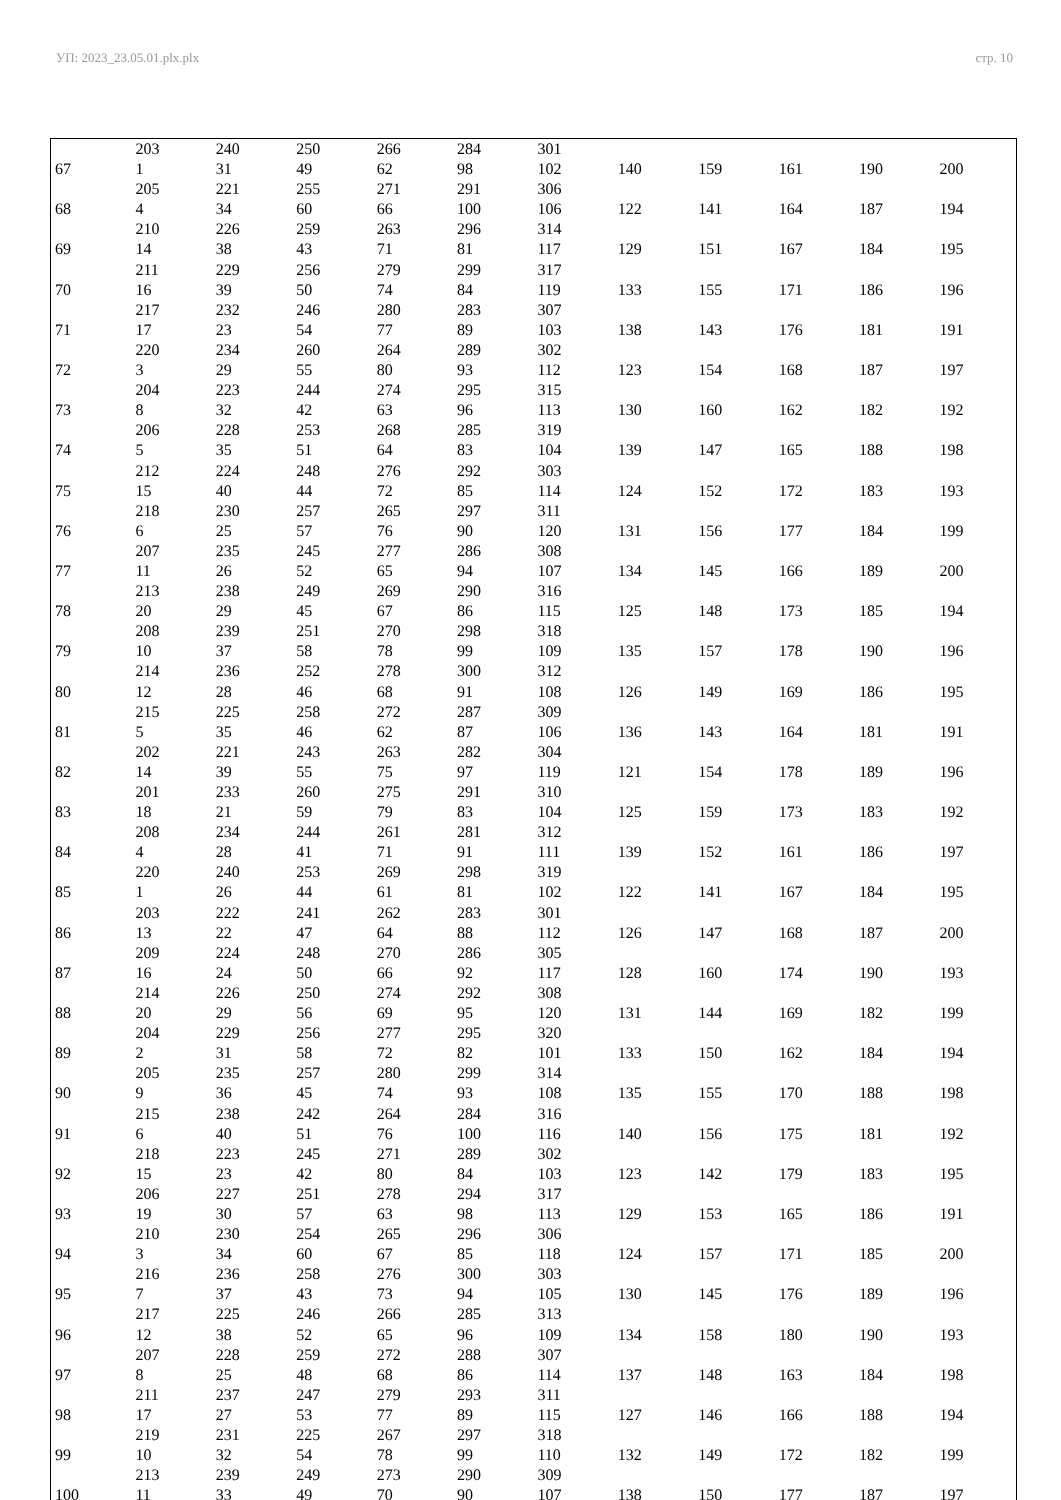УП: 2023_23.05.01.plx.plx стр. 10
| | 203 | 240 | 250 | 266 | 284 | 301 | | | | | |
| 67 | 1 | 31 | 49 | 62 | 98 | 102 | 140 | 159 | 161 | 190 | 200 |
| | 205 | 221 | 255 | 271 | 291 | 306 | | | | | |
| 68 | 4 | 34 | 60 | 66 | 100 | 106 | 122 | 141 | 164 | 187 | 194 |
| | 210 | 226 | 259 | 263 | 296 | 314 | | | | | |
| 69 | 14 | 38 | 43 | 71 | 81 | 117 | 129 | 151 | 167 | 184 | 195 |
| | 211 | 229 | 256 | 279 | 299 | 317 | | | | | |
| 70 | 16 | 39 | 50 | 74 | 84 | 119 | 133 | 155 | 171 | 186 | 196 |
| | 217 | 232 | 246 | 280 | 283 | 307 | | | | | |
| 71 | 17 | 23 | 54 | 77 | 89 | 103 | 138 | 143 | 176 | 181 | 191 |
| | 220 | 234 | 260 | 264 | 289 | 302 | | | | | |
| 72 | 3 | 29 | 55 | 80 | 93 | 112 | 123 | 154 | 168 | 187 | 197 |
| | 204 | 223 | 244 | 274 | 295 | 315 | | | | | |
| 73 | 8 | 32 | 42 | 63 | 96 | 113 | 130 | 160 | 162 | 182 | 192 |
| | 206 | 228 | 253 | 268 | 285 | 319 | | | | | |
| 74 | 5 | 35 | 51 | 64 | 83 | 104 | 139 | 147 | 165 | 188 | 198 |
| | 212 | 224 | 248 | 276 | 292 | 303 | | | | | |
| 75 | 15 | 40 | 44 | 72 | 85 | 114 | 124 | 152 | 172 | 183 | 193 |
| | 218 | 230 | 257 | 265 | 297 | 311 | | | | | |
| 76 | 6 | 25 | 57 | 76 | 90 | 120 | 131 | 156 | 177 | 184 | 199 |
| | 207 | 235 | 245 | 277 | 286 | 308 | | | | | |
| 77 | 11 | 26 | 52 | 65 | 94 | 107 | 134 | 145 | 166 | 189 | 200 |
| | 213 | 238 | 249 | 269 | 290 | 316 | | | | | |
| 78 | 20 | 29 | 45 | 67 | 86 | 115 | 125 | 148 | 173 | 185 | 194 |
| | 208 | 239 | 251 | 270 | 298 | 318 | | | | | |
| 79 | 10 | 37 | 58 | 78 | 99 | 109 | 135 | 157 | 178 | 190 | 196 |
| | 214 | 236 | 252 | 278 | 300 | 312 | | | | | |
| 80 | 12 | 28 | 46 | 68 | 91 | 108 | 126 | 149 | 169 | 186 | 195 |
| | 215 | 225 | 258 | 272 | 287 | 309 | | | | | |
| 81 | 5 | 35 | 46 | 62 | 87 | 106 | 136 | 143 | 164 | 181 | 191 |
| | 202 | 221 | 243 | 263 | 282 | 304 | | | | | |
| 82 | 14 | 39 | 55 | 75 | 97 | 119 | 121 | 154 | 178 | 189 | 196 |
| | 201 | 233 | 260 | 275 | 291 | 310 | | | | | |
| 83 | 18 | 21 | 59 | 79 | 83 | 104 | 125 | 159 | 173 | 183 | 192 |
| | 208 | 234 | 244 | 261 | 281 | 312 | | | | | |
| 84 | 4 | 28 | 41 | 71 | 91 | 111 | 139 | 152 | 161 | 186 | 197 |
| | 220 | 240 | 253 | 269 | 298 | 319 | | | | | |
| 85 | 1 | 26 | 44 | 61 | 81 | 102 | 122 | 141 | 167 | 184 | 195 |
| | 203 | 222 | 241 | 262 | 283 | 301 | | | | | |
| 86 | 13 | 22 | 47 | 64 | 88 | 112 | 126 | 147 | 168 | 187 | 200 |
| | 209 | 224 | 248 | 270 | 286 | 305 | | | | | |
| 87 | 16 | 24 | 50 | 66 | 92 | 117 | 128 | 160 | 174 | 190 | 193 |
| | 214 | 226 | 250 | 274 | 292 | 308 | | | | | |
| 88 | 20 | 29 | 56 | 69 | 95 | 120 | 131 | 144 | 169 | 182 | 199 |
| | 204 | 229 | 256 | 277 | 295 | 320 | | | | | |
| 89 | 2 | 31 | 58 | 72 | 82 | 101 | 133 | 150 | 162 | 184 | 194 |
| | 205 | 235 | 257 | 280 | 299 | 314 | | | | | |
| 90 | 9 | 36 | 45 | 74 | 93 | 108 | 135 | 155 | 170 | 188 | 198 |
| | 215 | 238 | 242 | 264 | 284 | 316 | | | | | |
| 91 | 6 | 40 | 51 | 76 | 100 | 116 | 140 | 156 | 175 | 181 | 192 |
| | 218 | 223 | 245 | 271 | 289 | 302 | | | | | |
| 92 | 15 | 23 | 42 | 80 | 84 | 103 | 123 | 142 | 179 | 183 | 195 |
| | 206 | 227 | 251 | 278 | 294 | 317 | | | | | |
| 93 | 19 | 30 | 57 | 63 | 98 | 113 | 129 | 153 | 165 | 186 | 191 |
| | 210 | 230 | 254 | 265 | 296 | 306 | | | | | |
| 94 | 3 | 34 | 60 | 67 | 85 | 118 | 124 | 157 | 171 | 185 | 200 |
| | 216 | 236 | 258 | 276 | 300 | 303 | | | | | |
| 95 | 7 | 37 | 43 | 73 | 94 | 105 | 130 | 145 | 176 | 189 | 196 |
| | 217 | 225 | 246 | 266 | 285 | 313 | | | | | |
| 96 | 12 | 38 | 52 | 65 | 96 | 109 | 134 | 158 | 180 | 190 | 193 |
| | 207 | 228 | 259 | 272 | 288 | 307 | | | | | |
| 97 | 8 | 25 | 48 | 68 | 86 | 114 | 137 | 148 | 163 | 184 | 198 |
| | 211 | 237 | 247 | 279 | 293 | 311 | | | | | |
| 98 | 17 | 27 | 53 | 77 | 89 | 115 | 127 | 146 | 166 | 188 | 194 |
| | 219 | 231 | 225 | 267 | 297 | 318 | | | | | |
| 99 | 10 | 32 | 54 | 78 | 99 | 110 | 132 | 149 | 172 | 182 | 199 |
| | 213 | 239 | 249 | 273 | 290 | 309 | | | | | |
| 100 | 11 | 33 | 49 | 70 | 90 | 107 | 138 | 150 | 177 | 187 | 197 |